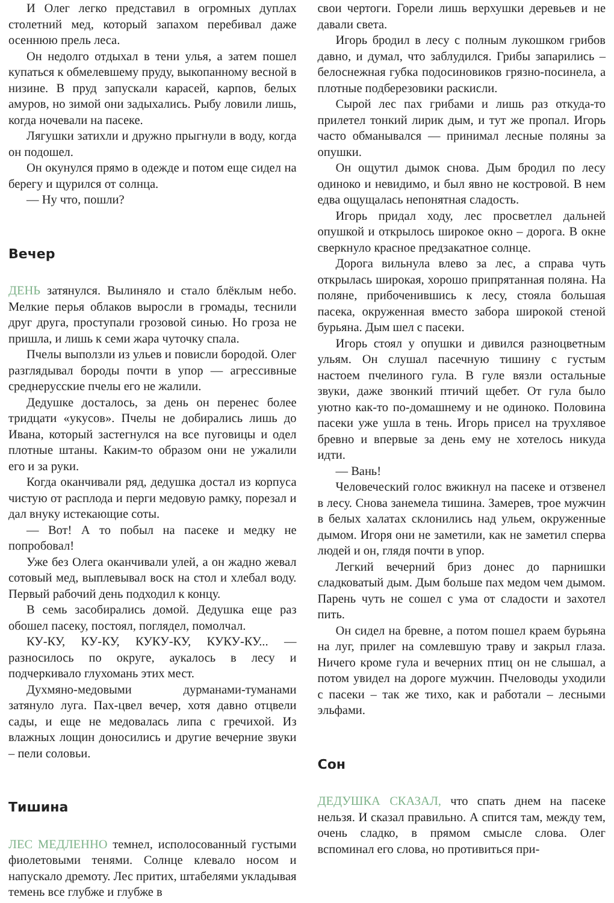И Олег легко представил в огромных дуплах столетний мед, который запахом перебивал даже осеннюю прель леса.
Он недолго отдыхал в тени улья, а затем пошел купаться к обмелевшему пруду, выкопанному весной в низине. В пруд запускали карасей, карпов, белых амуров, но зимой они задыхались. Рыбу ловили лишь, когда ночевали на пасеке.
Лягушки затихли и дружно прыгнули в воду, когда он подошел.
Он окунулся прямо в одежде и потом еще сидел на берегу и щурился от солнца.
— Ну что, пошли?
Вечер
ДЕНЬ затянулся. Вылиняло и стало блёклым небо. Мелкие перья облаков выросли в громады, теснили друг друга, проступали грозовой синью. Но гроза не пришла, и лишь к семи жара чуточку спала.
Пчелы выползли из ульев и повисли бородой. Олег разглядывал бороды почти в упор — агрессивные среднерусские пчелы его не жалили.
Дедушке досталось, за день он перенес более тридцати «укусов». Пчелы не добирались лишь до Ивана, который застегнулся на все пуговицы и одел плотные штаны. Каким-то образом они не ужалили его и за руки.
Когда оканчивали ряд, дедушка достал из корпуса чистую от расплода и перги медовую рамку, порезал и дал внуку истекающие соты.
— Вот! А то побыл на пасеке и медку не попробовал!
Уже без Олега оканчивали улей, а он жадно жевал сотовый мед, выплевывал воск на стол и хлебал воду. Первый рабочий день подходил к концу.
В семь засобирались домой. Дедушка еще раз обошел пасеку, постоял, поглядел, помолчал.
КУ-КУ, КУ-КУ, КУКУ-КУ, КУКУ-КУ... — разносилось по округе, аукалось в лесу и подчеркивало глухомань этих мест.
Духмяно-медовыми дурманами-туманами затянуло луга. Пах-цвел вечер, хотя давно отцвели сады, и еще не медовалась липа с гречихой. Из влажных лощин доносились и другие вечерние звуки – пели соловьи.
Тишина
ЛЕС МЕДЛЕННО темнел, исполосованный густыми фиолетовыми тенями. Солнце клевало носом и напускало дремоту. Лес притих, штабелями укладывая темень все глубже и глубже в
свои чертоги. Горели лишь верхушки деревьев и не давали света.
Игорь бродил в лесу с полным лукошком грибов давно, и думал, что заблудился. Грибы запарились – белоснежная губка подосиновиков грязно-посинела, а плотные подберезовики раскисли.
Сырой лес пах грибами и лишь раз откуда-то прилетел тонкий лирик дым, и тут же пропал. Игорь часто обманывался — принимал лесные поляны за опушки.
Он ощутил дымок снова. Дым бродил по лесу одиноко и невидимо, и был явно не костровой. В нем едва ощущалась непонятная сладость.
Игорь придал ходу, лес просветлел дальней опушкой и открылось широкое окно – дорога. В окне сверкнуло красное предзакатное солнце.
Дорога вильнула влево за лес, а справа чуть открылась широкая, хорошо припрятанная поляна. На поляне, прибоченившись к лесу, стояла большая пасека, окруженная вместо забора широкой стеной бурьяна. Дым шел с пасеки.
Игорь стоял у опушки и дивился разноцветным ульям. Он слушал пасечную тишину с густым настоем пчелиного гула. В гуле вязли остальные звуки, даже звонкий птичий щебет. От гула было уютно как-то по-домашнему и не одиноко. Половина пасеки уже ушла в тень. Игорь присел на трухлявое бревно и впервые за день ему не хотелось никуда идти.
— Вань!
Человеческий голос вжикнул на пасеке и отзвенел в лесу. Снова занемела тишина. Замерев, трое мужчин в белых халатах склонились над ульем, окруженные дымом. Игоря они не заметили, как не заметил сперва людей и он, глядя почти в упор.
Легкий вечерний бриз донес до парнишки сладковатый дым. Дым больше пах медом чем дымом. Парень чуть не сошел с ума от сладости и захотел пить.
Он сидел на бревне, а потом пошел краем бурьяна на луг, прилег на сомлевшую траву и закрыл глаза. Ничего кроме гула и вечерних птиц он не слышал, а потом увидел на дороге мужчин. Пчеловоды уходили с пасеки – так же тихо, как и работали – лесными эльфами.
Сон
ДЕДУШКА СКАЗАЛ, что спать днем на пасеке нельзя. И сказал правильно. А спится там, между тем, очень сладко, в прямом смысле слова. Олег вспоминал его слова, но противиться при-